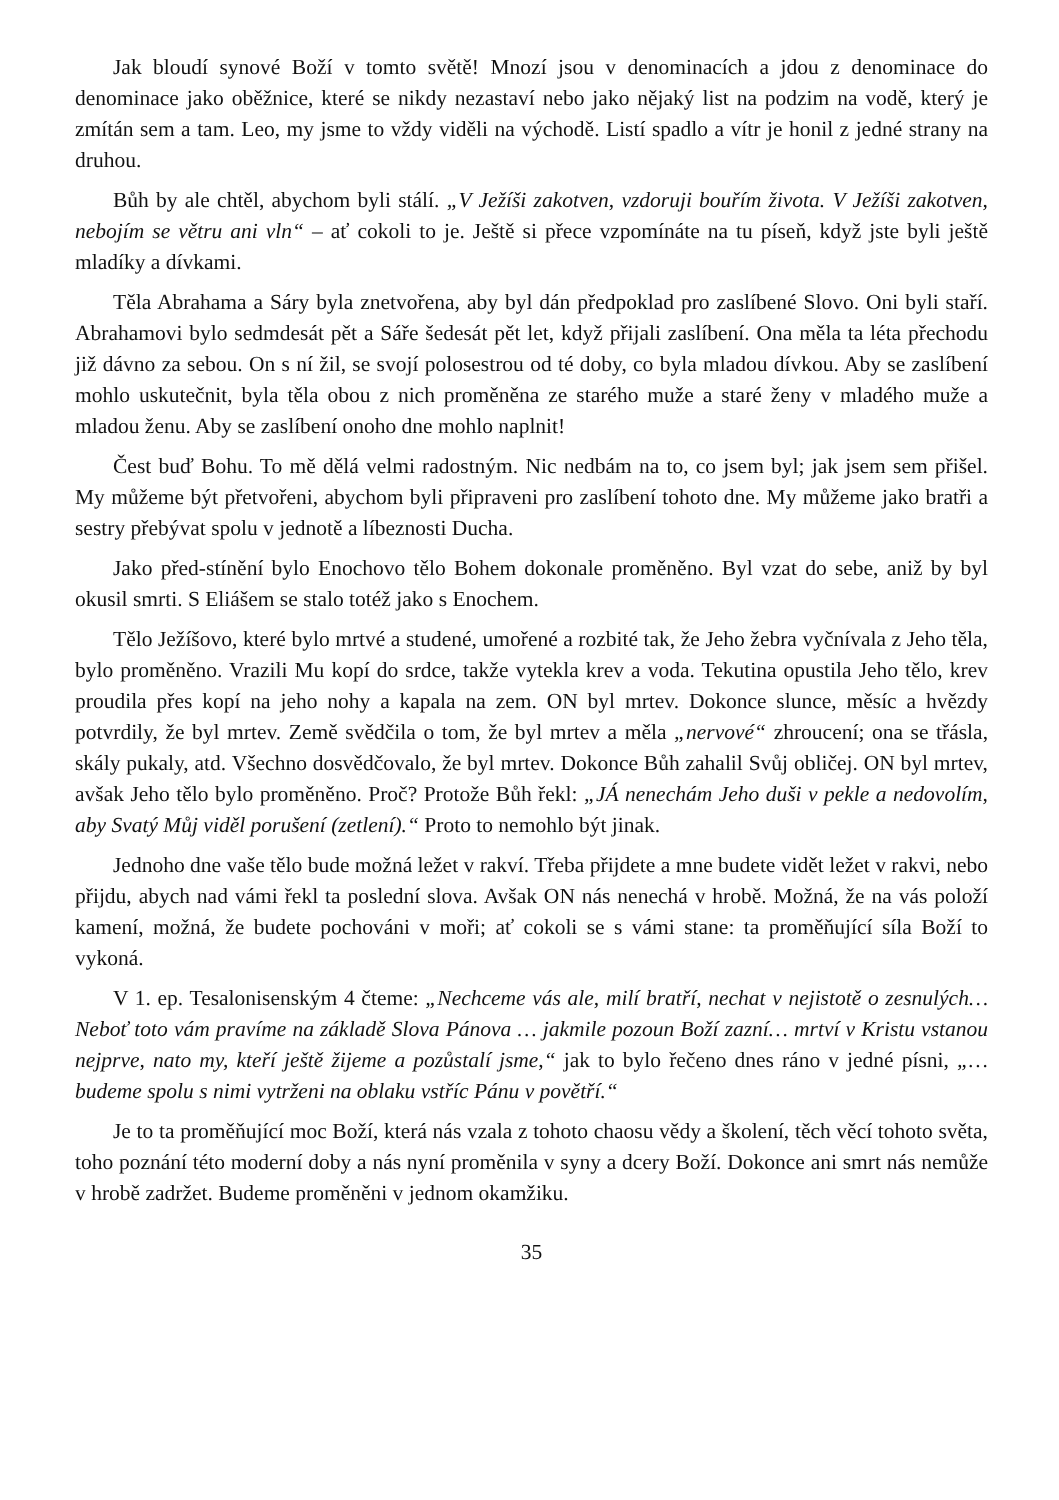Jak bloudí synové Boží v tomto světě! Mnozí jsou v denominacích a jdou z denominace do denominace jako oběžnice, které se nikdy nezastaví nebo jako nějaký list na podzim na vodě, který je zmítán sem a tam. Leo, my jsme to vždy viděli na východě. Listí spadlo a vítr je honil z jedné strany na druhou.
Bůh by ale chtěl, abychom byli stálí. „V Ježíši zakotven, vzdoruji bouřím života. V Ježíši zakotven, nebojím se větru ani vln“ – ať cokoli to je. Ještě si přece vzpomínáte na tu píseň, když jste byli ještě mladíky a dívkami.
Těla Abrahama a Sáry byla znetvořena, aby byl dán předpoklad pro zaslíbené Slovo. Oni byli staří. Abrahamovi bylo sedmdesát pět a Sáře šedesát pět let, když přijali zaslíbení. Ona měla ta léta přechodu již dávno za sebou. On s ní žil, se svojí polosestrou od té doby, co byla mladou dívkou. Aby se zaslíbení mohlo uskutečnit, byla těla obou z nich proměněna ze starého muže a staré ženy v mladého muže a mladou ženu. Aby se zaslíbení onoho dne mohlo naplnit!
Čest buď Bohu. To mě dělá velmi radostným. Nic nedbám na to, co jsem byl; jak jsem sem přišel. My můžeme být přetvořeni, abychom byli připraveni pro zaslíbení tohoto dne. My můžeme jako bratři a sestry přebývat spolu v jednotě a líbeznosti Ducha.
Jako před-stínění bylo Enochovo tělo Bohem dokonale proměněno. Byl vzat do sebe, aniž by byl okusil smrti. S Eliášem se stalo totéž jako s Enochem.
Tělo Ježíšovo, které bylo mrtvé a studené, umořené a rozbité tak, že Jeho žebra vyčnívala z Jeho těla, bylo proměněno. Vrazili Mu kopí do srdce, takže vytekla krev a voda. Tekutina opustila Jeho tělo, krev proudila přes kopí na jeho nohy a kapala na zem. ON byl mrtev. Dokonce slunce, měsíc a hvězdy potvrdily, že byl mrtev. Země svědčila o tom, že byl mrtev a měla „nervové“ zhroucení; ona se třásla, skály pukaly, atd. Všechno dosvědčovalo, že byl mrtev. Dokonce Bůh zahalil Svůj obličej. ON byl mrtev, avšak Jeho tělo bylo proměněno. Proč? Protože Bůh řekl: „JÁ nenechám Jeho duši v pekle a nedovolím, aby Svatý Můj viděl porušení (zetlení).“ Proto to nemohlo být jinak.
Jednoho dne vaše tělo bude možná ležet v rakví. Třeba přijdete a mne budete vidět ležet v rakvi, nebo přijdu, abych nad vámi řekl ta poslední slova. Avšak ON nás nenechá v hrobě. Možná, že na vás položí kamení, možná, že budete pochováni v moři; ať cokoli se s vámi stane: ta proměňující síla Boží to vykoná.
V 1. ep. Tesalonisenským 4 čteme: „Nechceme vás ale, milí bratří, nechat v nejistotě o zesnulých… Neboť toto vám pravíme na základě Slova Pánova … jakmile pozoun Boží zazní… mrtví v Kristu vstanou nejprve, nato my, kteří ještě žijeme a pozůstalí jsme,“ jak to bylo řečeno dnes ráno v jedné písni, „…budeme spolu s nimi vytrženi na oblaku vstříc Pánu v povětří.“
Je to ta proměňující moc Boží, která nás vzala z tohoto chaosu vědy a školení, těch věcí tohoto světa, toho poznání této moderní doby a nás nyní proměnila v syny a dcery Boží. Dokonce ani smrt nás nemůže v hrobě zadržet. Budeme proměněni v jednom okamžiku.
35